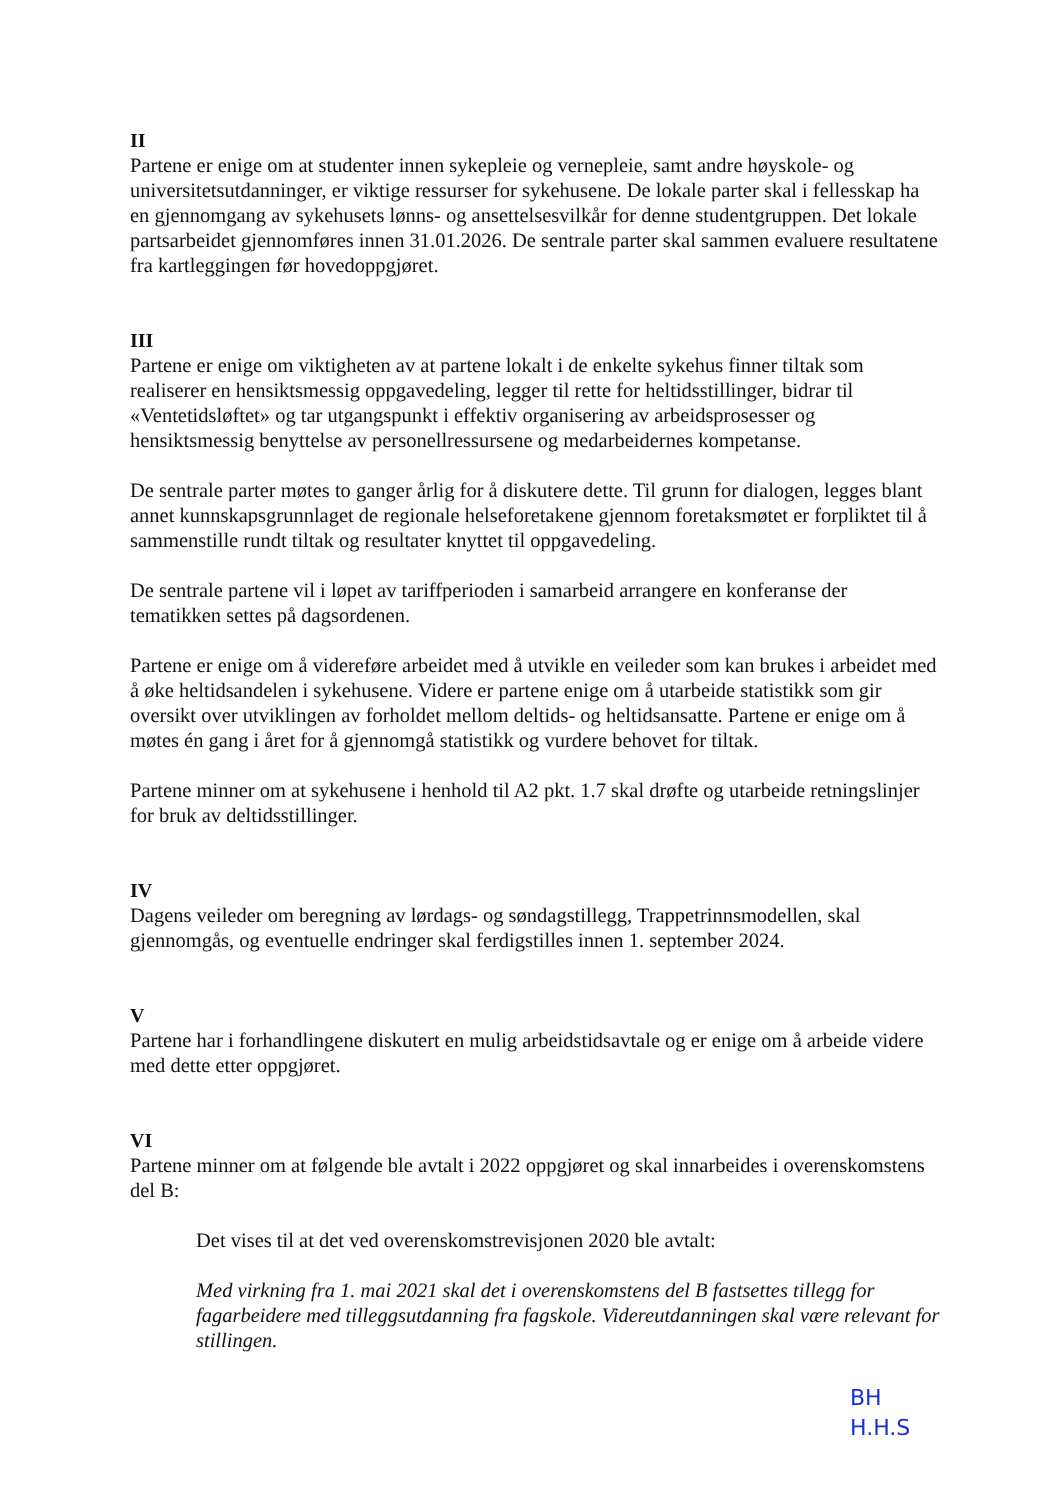II
Partene er enige om at studenter innen sykepleie og vernepleie, samt andre høyskole- og universitetsutdanninger, er viktige ressurser for sykehusene. De lokale parter skal i fellesskap ha en gjennomgang av sykehusets lønns- og ansettelsesvilkår for denne studentgruppen. Det lokale partsarbeidet gjennomføres innen 31.01.2026. De sentrale parter skal sammen evaluere resultatene fra kartleggingen før hovedoppgjøret.
III
Partene er enige om viktigheten av at partene lokalt i de enkelte sykehus finner tiltak som realiserer en hensiktsmessig oppgavedeling, legger til rette for heltidsstillinger, bidrar til «Ventetidsløftet» og tar utgangspunkt i effektiv organisering av arbeidsprosesser og hensiktsmessig benyttelse av personellressursene og medarbeidernes kompetanse.
De sentrale parter møtes to ganger årlig for å diskutere dette. Til grunn for dialogen, legges blant annet kunnskapsgrunnlaget de regionale helseforetakene gjennom foretaksmøtet er forpliktet til å sammenstille rundt tiltak og resultater knyttet til oppgavedeling.
De sentrale partene vil i løpet av tariffperioden i samarbeid arrangere en konferanse der tematikken settes på dagsordenen.
Partene er enige om å videreføre arbeidet med å utvikle en veileder som kan brukes i arbeidet med å øke heltidsandelen i sykehusene. Videre er partene enige om å utarbeide statistikk som gir oversikt over utviklingen av forholdet mellom deltids- og heltidsansatte. Partene er enige om å møtes én gang i året for å gjennomgå statistikk og vurdere behovet for tiltak.
Partene minner om at sykehusene i henhold til A2 pkt. 1.7 skal drøfte og utarbeide retningslinjer for bruk av deltidsstillinger.
IV
Dagens veileder om beregning av lørdags- og søndagstillegg, Trappetrinnsmodellen, skal gjennomgås, og eventuelle endringer skal ferdigstilles innen 1. september 2024.
V
Partene har i forhandlingene diskutert en mulig arbeidstidsavtale og er enige om å arbeide videre med dette etter oppgjøret.
VI
Partene minner om at følgende ble avtalt i 2022 oppgjøret og skal innarbeides i overenskomstens del B:
Det vises til at det ved overenskomstrevisjonen 2020 ble avtalt:
Med virkning fra 1. mai 2021 skal det i overenskomstens del B fastsettes tillegg for fagarbeidere med tilleggsutdanning fra fagskole. Videreutdanningen skal være relevant for stillingen.
BH
H.H.S